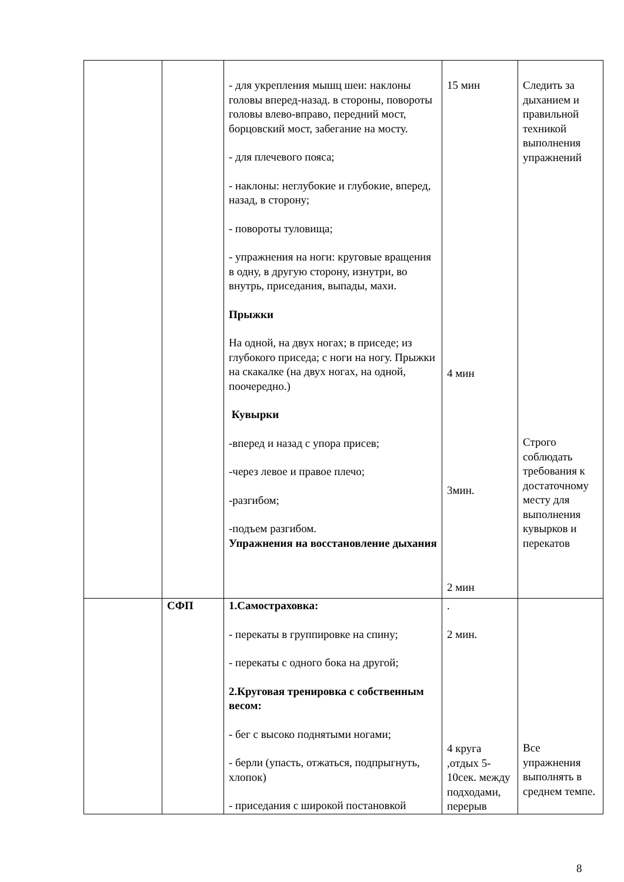| | | - для укрепления мышц шеи: наклоны головы вперед-назад. в стороны, повороты головы влево-вправо, передний мост, борцовский мост, забегание на мосту. - для плечевого пояса; - наклоны: неглубокие и глубокие, вперед, назад, в сторону; - повороты туловища; - упражнения на ноги: круговые вращения в одну, в другую сторону, изнутри, во внутрь, приседания, выпады, махи. Прыжки На одной, на двух ногах; в приседе; из глубокого приседа; с ноги на ногу. Прыжки на скакалке (на двух ногах, на одной, поочередно.) Кувырки -вперед и назад с упора присев; -через левое и правое плечо; -разгибом; -подъем разгибом. Упражнения на восстановление дыхания | 15 мин 4 мин 3мин. 2 мин | Следить за дыханием и правильной техникой выполнения упражнений Строго соблюдать требования к достаточному месту для выполнения кувырков и перекатов |
| | СФП | 1.Самостраховка: - перекаты в группировке на спину; - перекаты с одного бока на другой; 2.Круговая тренировка с собственным весом: - бег с высоко поднятыми ногами; - берли (упасть, отжаться, подпрыгнуть, хлопок) - приседания с широкой постановкой | . 2 мин. 4 круга ,отдых 5-10сек. между подходами, перерыв | Все упражнения выполнять в среднем темпе. |
8